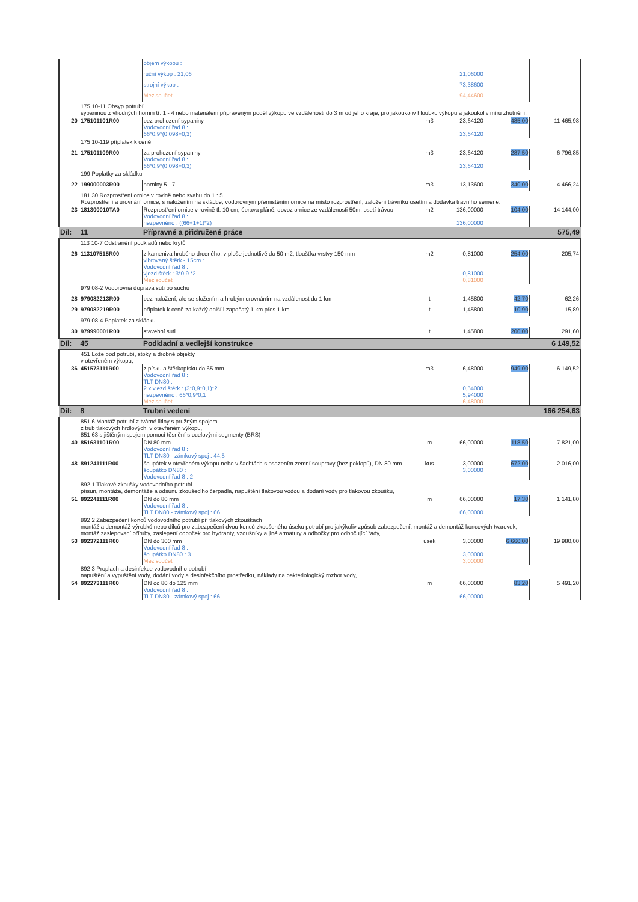| | | objem výkopu : | | | | |
| | | ruční výkop : 21,06 | | 21,06000 | | |
| | | strojní výkop : | | 73,38600 | | |
| | | Mezisoučet | | 94,44600 | | |
| | 175 10-11 Obsyp potrubí sypaninou z vhodných hornin tř. 1 - 4 nebo materiálem připraveným podél výkopu ve vzdálenosti do 3 m od jeho kraje, pro jakoukoliv hloubku výkopu a jakoukoliv míru zhutnění, | | | | | |
| 20 | 175101101R00 | bez prohození sypaniny Vodovodní řad 8 : 66*0,9*(0,098+0,3) | m3 | 23,64120 23,64120 | 485,00 | 11 465,98 |
| | 175 10-119 příplatek k ceně | | | | | |
| 21 | 175101109R00 | za prohození sypaniny Vodovodní řad 8 : 66*0,9*(0,098+0,3) | m3 | 23,64120 23,64120 | 287,50 | 6 796,85 |
| | 199 Poplatky za skládku | | | | | |
| 22 | 199000003R00 | horniny 5 - 7 | m3 | 13,13600 | 340,00 | 4 466,24 |
| | 181 30 Rozprostření ornice v rovině nebo svahu do 1 : 5 Rozprostření a urovnání ornice, s naložením na skládce, vodorovným přemistěním ornice na místo rozprostření, založení trávníku osetím a dodávka travního semene. | | | | | |
| 23 | 181300010TA0 | Rozprostření ornice v rovině tl. 10 cm, úprava pláně, dovoz ornice ze vzdálenosti 50m, osetí trávou Vodovodní řad 8 : nezpevněno : ((66+1+1)*2) | m2 | 136,00000 136,00000 | 104,00 | 14 144,00 |
| Díl: | 11 | Přípravné a přidružené práce | | | | 575,49 |
| | 113 10-7 Odstranění podkladů nebo krytů | | | | | |
| 26 | 113107515R00 | z kameniva hrubého drceného, v ploše jednotlivě do 50 m2, tloušťka vrstvy 150 mm vibrovaný štěrk - 15cm : Vodovodní řad 8 : vjezd štěrk : 3*0,9 *2 Mezisoučet | m2 | 0,81000 0,81000 0,81000 | 254,00 | 205,74 |
| | 979 08-2 Vodorovná doprava suti po suchu | | | | | |
| 28 | 979082213R00 | bez naložení, ale se složením a hrubým urovnáním na vzdálenost do 1 km | t | 1,45800 | 42,70 | 62,26 |
| 29 | 979082219R00 | příplatek k ceně za každý další i započatý 1 km přes 1 km | t | 1,45800 | 10,90 | 15,89 |
| | 979 08-4 Poplatek za skládku | | | | | |
| 30 | 979990001R00 | stavební suti | t | 1,45800 | 200,00 | 291,60 |
| Díl: | 45 | Podkladní a vedlejší konstrukce | | | | 6 149,52 |
| | 451 Lože pod potrubí, stoky a drobné objekty v otevřeném výkopu, | | | | | |
| 36 | 451573111R00 | z písku a štěrkopísku do 65 mm Vodovodní řad 8 : TLT DN80 : 2 x vjezd štěrk : (3*0,9*0,1)*2 nezpevněno : 66*0,9*0,1 Mezisoučet | m3 | 6,48000 0,54000 5,94000 6,48000 | 949,00 | 6 149,52 |
| Díl: | 8 | Trubní vedení | | | | 166 254,63 |
| | 851 6 Montáž potrubí z tvárné litiny s pružným spojem z trub tlakových hrdlových, v otevřeném výkopu, 851 63 s jištěným spojem pomocí těsnění s ocelovými segmenty (BRS) | | | | | |
| 40 | 851631101R00 | DN 80 mm Vodovodní řad 8 : TLT DN80 - zámkový spoj : 44,5 | m | 66,00000 | 118,50 | 7 821,00 |
| 48 | 891241111R00 | šoupátek v otevřeném výkopu nebo v šachtách s osazením zemní soupravy (bez poklopů), DN 80 mm šoupátko DN80 : Vodovodní řad 8 : 2 | kus | 3,00000 3,00000 | 672,00 | 2 016,00 |
| | 892 1 Tlakové zkoušky vodovodního potrubí přisun, montáže, demontáže a odsunu zkoušecího čerpadla, napuštění tlakovou vodou a dodání vody pro tlakovou zkoušku, | | | | | |
| 51 | 892241111R00 | DN do 80 mm Vodovodní řad 8 : TLT DN80 - zámkový spoj : 66 | m | 66,00000 66,00000 | 17,30 | 1 141,80 |
| | 892 2 Zabezpečení konců vodovodního potrubí při tlakových zkouškách montáž a demontáž výrobků nebo dílců pro zabezpečení dvou konců zkoušeného úseku potrubí pro jakýkoliv způsob zabezpečení, montáž a demontáž koncových tvarovek, montáž zaslepovací příruby, zaslepení odboček pro hydranty, vzdušníky a jiné armatury a odbočky pro odbočující řady, | | | | | |
| 53 | 892372111R00 | DN do 300 mm Vodovodní řad 8 : šoupátko DN80 : 3 Mezisoučet | úsek | 3,00000 3,00000 3,00000 | 6 660,00 | 19 980,00 |
| | 892 3 Proplach a desinfekce vodovodního potrubí napuštění a vypuštění vody, dodání vody a desinfekčního prostředku, náklady na bakteriologický rozbor vody, | | | | | |
| 54 | 892273111R00 | DN od 80 do 125 mm Vodovodní řad 8 : TLT DN80 - zámkový spoj : 66 | m | 66,00000 66,00000 | 83,20 | 5 491,20 |